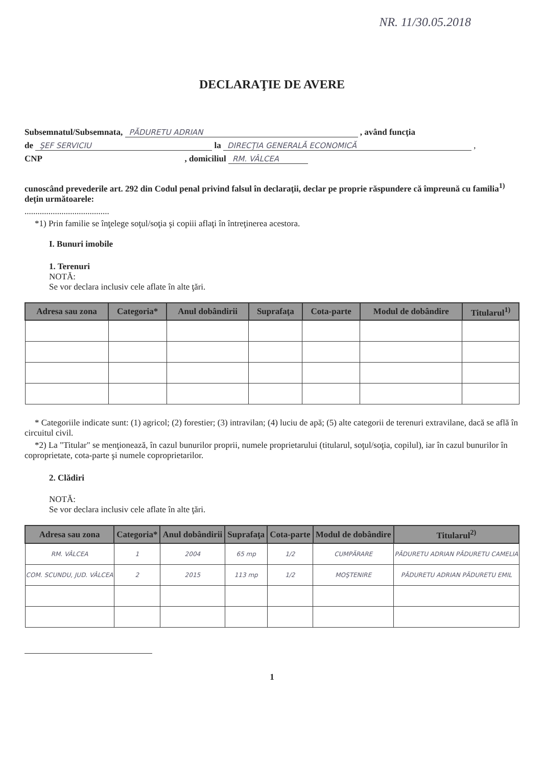NR. 11/30.05.2018
DECLARAŢIE DE AVERE
Subsemnatul/Subsemnata, PĂDURETU ADRIAN , având funcţia
de ŞEF SERVICIU la DIRECŢIA GENERALĂ ECONOMICĂ ,
CNP , domiciliul RM. VÂLCEA
cunoscând prevederile art. 292 din Codul penal privind falsul în declaraţii, declar pe proprie răspundere că împreună cu familia<sup>1)</sup> deţin următoarele:
.......................................
*1) Prin familie se înţelege soţul/soţia şi copiii aflaţi în întreţinerea acestora.
I. Bunuri imobile
1. Terenuri
NOTĂ:
Se vor declara inclusiv cele aflate în alte ţări.
| Adresa sau zona | Categoria* | Anul dobândirii | Suprafaţa | Cota-parte | Modul de dobândire | Titularul<sup>1)</sup> |
| --- | --- | --- | --- | --- | --- | --- |
* Categoriile indicate sunt: (1) agricol; (2) forestier; (3) intravilan; (4) luciu de apă; (5) alte categorii de terenuri extravilane, dacă se află în circuitul civil.
*2) La "Titular" se menţionează, în cazul bunurilor proprii, numele proprietarului (titularul, soţul/soţia, copilul), iar în cazul bunurilor în coproprietate, cota-parte şi numele coproprietarilor.
2. Clădiri
NOTĂ:
Se vor declara inclusiv cele aflate în alte ţări.
| Adresa sau zona | Categoria* | Anul dobândirii | Suprafaţa | Cota-parte | Modul de dobândire | Titularul<sup>2)</sup> |
| --- | --- | --- | --- | --- | --- | --- |
| RM. VÂLCEA | 1 | 2004 | 65 mp | 1/2 | CUMPĂRARE | PĂDURETU ADRIAN PĂDURETU CAMELIA |
| COM. SCUNDU, JUD. VÂLCEA | 2 | 2015 | 113 mp | 1/2 | MOŞTENIRE | PĂDURETU ADRIAN PĂDURETU EMIL |
1